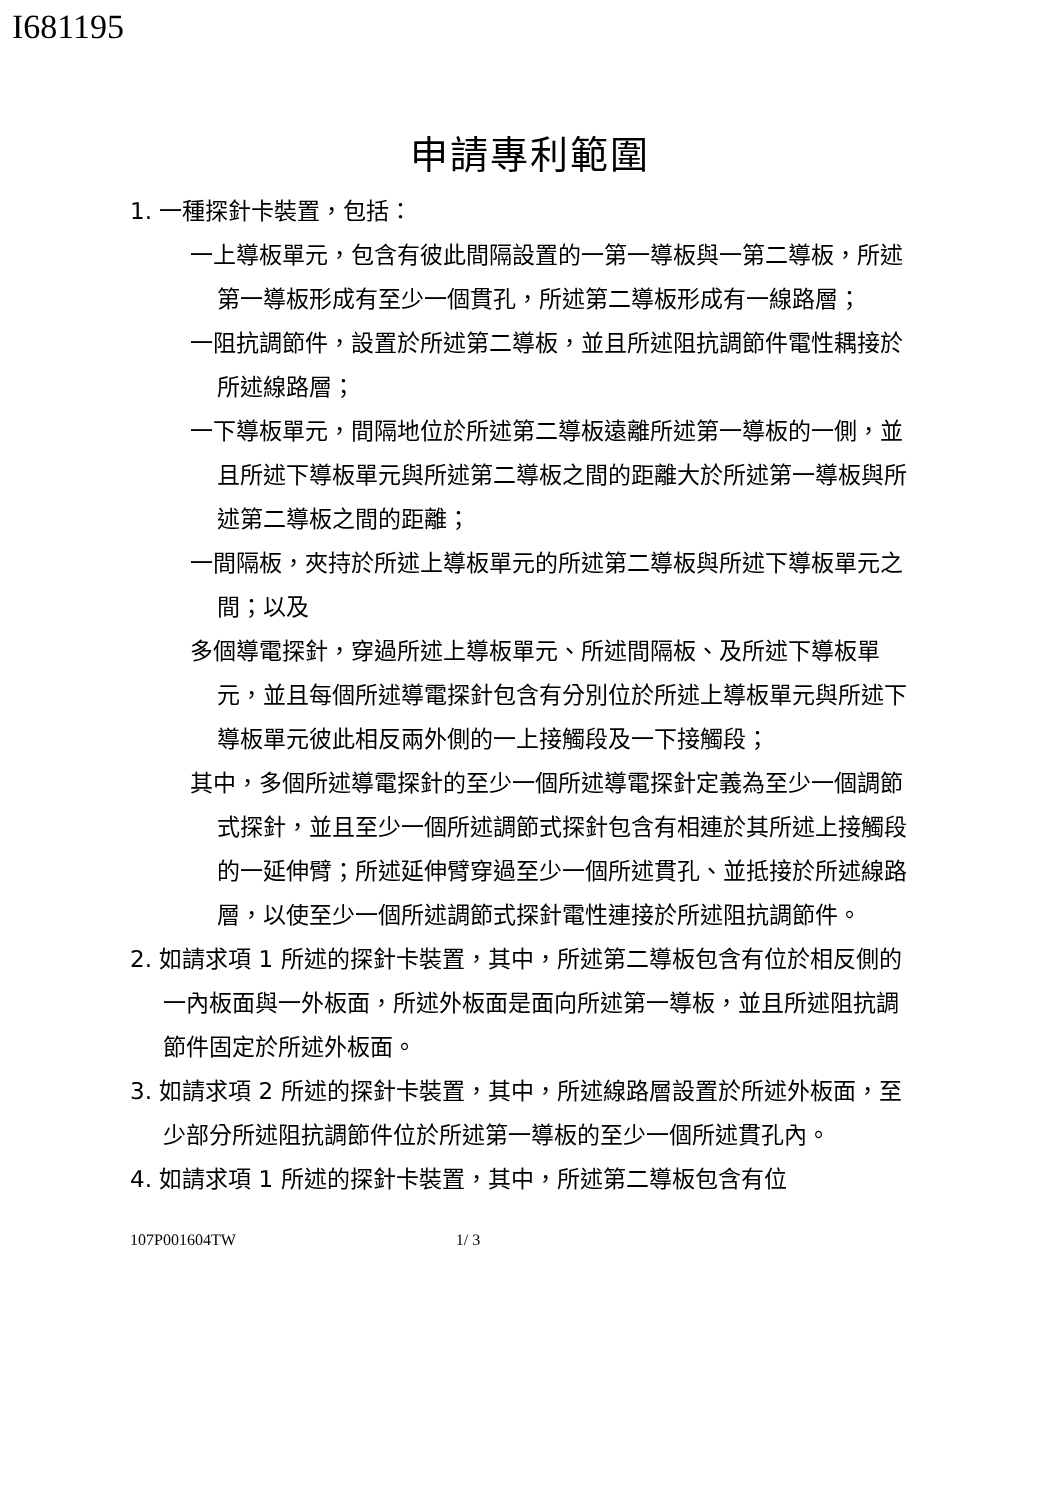I681195
申請專利範圍
1. 一種探針卡裝置，包括：
一上導板單元，包含有彼此間隔設置的一第一導板與一第二導板，所述第一導板形成有至少一個貫孔，所述第二導板形成有一線路層；
一阻抗調節件，設置於所述第二導板，並且所述阻抗調節件電性耦接於所述線路層；
一下導板單元，間隔地位於所述第二導板遠離所述第一導板的一側，並且所述下導板單元與所述第二導板之間的距離大於所述第一導板與所述第二導板之間的距離；
一間隔板，夾持於所述上導板單元的所述第二導板與所述下導板單元之間；以及
多個導電探針，穿過所述上導板單元、所述間隔板、及所述下導板單元，並且每個所述導電探針包含有分別位於所述上導板單元與所述下導板單元彼此相反兩外側的一上接觸段及一下接觸段；
其中，多個所述導電探針的至少一個所述導電探針定義為至少一個調節式探針，並且至少一個所述調節式探針包含有相連於其所述上接觸段的一延伸臂；所述延伸臂穿過至少一個所述貫孔、並抵接於所述線路層，以使至少一個所述調節式探針電性連接於所述阻抗調節件。
2. 如請求項 1 所述的探針卡裝置，其中，所述第二導板包含有位於相反側的一內板面與一外板面，所述外板面是面向所述第一導板，並且所述阻抗調節件固定於所述外板面。
3. 如請求項 2 所述的探針卡裝置，其中，所述線路層設置於所述外板面，至少部分所述阻抗調節件位於所述第一導板的至少一個所述貫孔內。
4. 如請求項 1 所述的探針卡裝置，其中，所述第二導板包含有位
107P001604TW 1/ 3